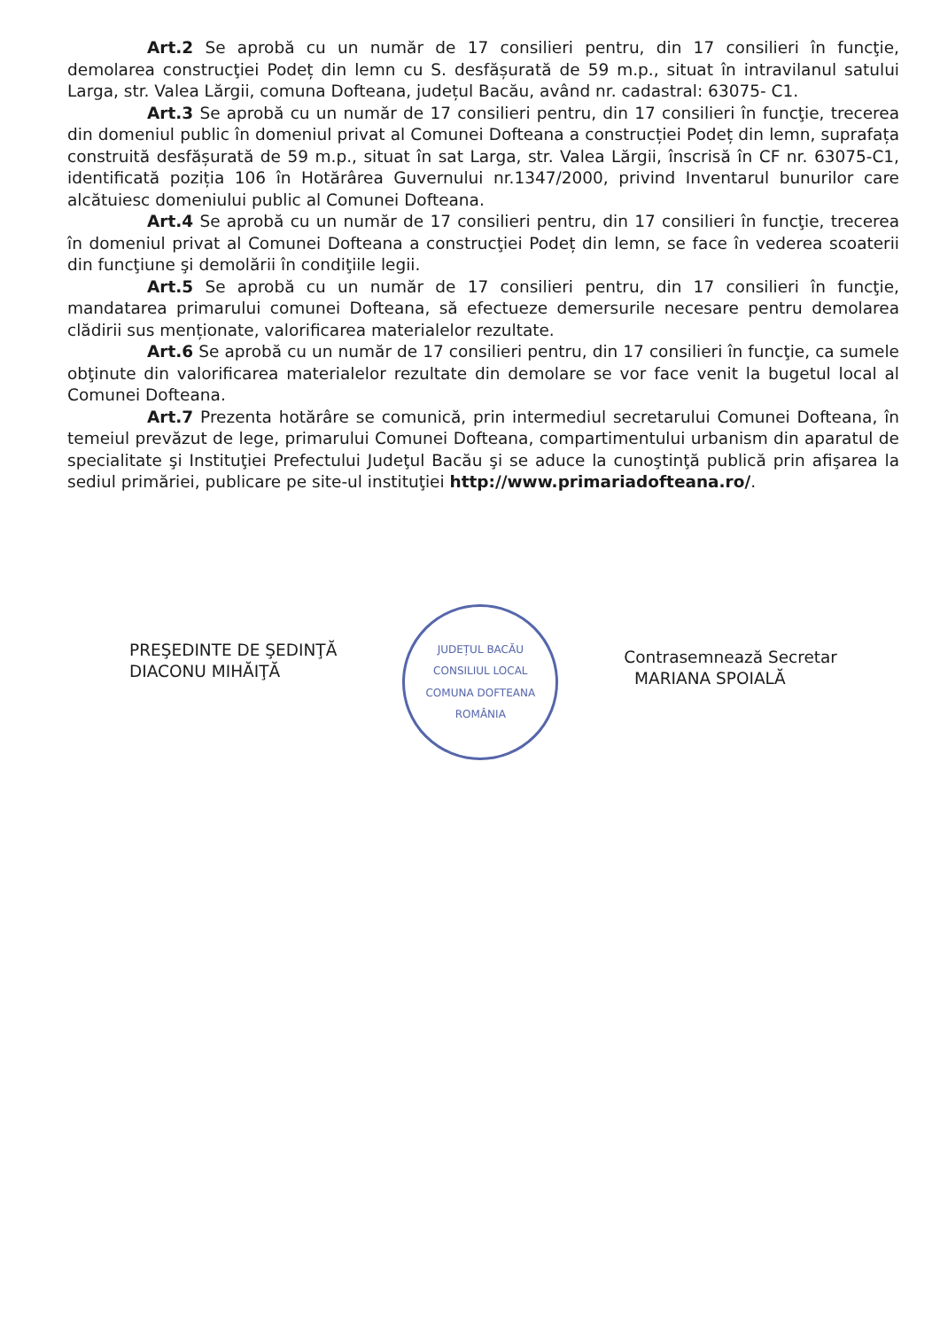Art.2 Se aprobă cu un număr de 17 consilieri pentru, din 17 consilieri în funcţie, demolarea construcţiei Podeț din lemn cu S. desfășurată de 59 m.p., situat în intravilanul satului Larga, str. Valea Lărgii, comuna Dofteana, județul Bacău, având nr. cadastral: 63075- C1.
Art.3 Se aprobă cu un număr de 17 consilieri pentru, din 17 consilieri în funcţie, trecerea din domeniul public în domeniul privat al Comunei Dofteana a construcției Podeț din lemn, suprafața construită desfășurată de 59 m.p., situat în sat Larga, str. Valea Lărgii, înscrisă în CF nr. 63075-C1, identificată poziția 106 în Hotărârea Guvernului nr.1347/2000, privind Inventarul bunurilor care alcătuiesc domeniului public al Comunei Dofteana.
Art.4 Se aprobă cu un număr de 17 consilieri pentru, din 17 consilieri în funcţie, trecerea în domeniul privat al Comunei Dofteana a construcţiei Podeț din lemn, se face în vederea scoaterii din funcţiune şi demolării în condiţiile legii.
Art.5 Se aprobă cu un număr de 17 consilieri pentru, din 17 consilieri în funcţie, mandatarea primarului comunei Dofteana, să efectueze demersurile necesare pentru demolarea clădirii sus menționate, valorificarea materialelor rezultate.
Art.6 Se aprobă cu un număr de 17 consilieri pentru, din 17 consilieri în funcţie, ca sumele obţinute din valorificarea materialelor rezultate din demolare se vor face venit la bugetul local al Comunei Dofteana.
Art.7 Prezenta hotărâre se comunică, prin intermediul secretarului Comunei Dofteana, în temeiul prevăzut de lege, primarului Comunei Dofteana, compartimentului urbanism din aparatul de specialitate şi Instituţiei Prefectului Judeţul Bacău şi se aduce la cunoştinţă publică prin afişarea la sediul primăriei, publicare pe site-ul instituţiei http://www.primariadofteana.ro/.
PREŞEDINTE DE ŞEDINŢĂ
DIACONU MIHĂIŢĂ
JUDEȚUL BACĂU
CONSILIUL LOCAL
COMUNA DOFTEANA
ROMÂNIA
Contrasemnează Secretar
MARIANA SPOIALĂ